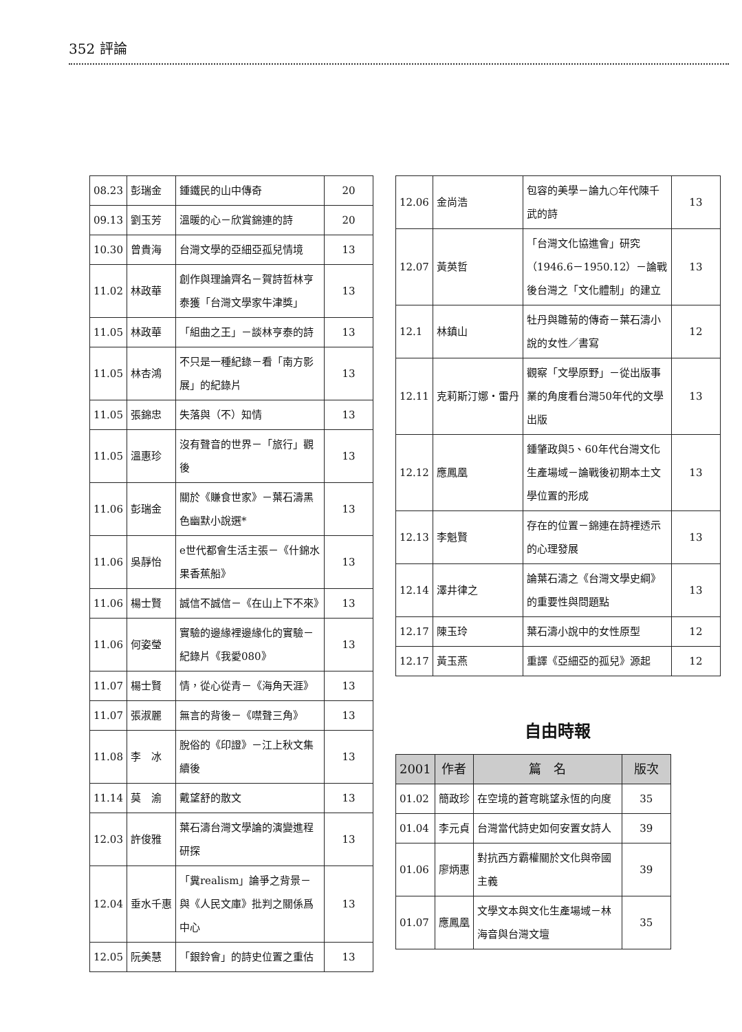352 評論
| 08.23 | 彭瑞金 | 鍾鐵民的山中傳奇 | 20 |
| 09.13 | 劉玉芳 | 溫暖的心－欣賞錦連的詩 | 20 |
| 10.30 | 曾貴海 | 台灣文學的亞細亞孤兒情境 | 13 |
| 11.02 | 林政華 | 創作與理論齊名－賀詩哲林亨泰獲「台灣文學家牛津獎」 | 13 |
| 11.05 | 林政華 | 「組曲之王」－談林亨泰的詩 | 13 |
| 11.05 | 林杏鴻 | 不只是一種紀錄－看「南方影展」的紀錄片 | 13 |
| 11.05 | 張錦忠 | 失落與（不）知情 | 13 |
| 11.05 | 溫惠珍 | 沒有聲音的世界－「旅行」觀後 | 13 |
| 11.06 | 彭瑞金 | 關於《賺食世家》－葉石濤黑色幽默小說選* | 13 |
| 11.06 | 吳靜怡 | e世代都會生活主張－《什錦水果香蕉船》 | 13 |
| 11.06 | 楊士賢 | 誠信不誠信－《在山上下不來》 | 13 |
| 11.06 | 何姿瑩 | 實驗的邊緣裡邊緣化的實驗－紀錄片《我愛080》 | 13 |
| 11.07 | 楊士賢 | 情，從心從青－《海角天涯》 | 13 |
| 11.07 | 張淑麗 | 無言的背後－《噤聲三角》 | 13 |
| 11.08 | 李 冰 | 脫俗的《印證》－江上秋文集續後 | 13 |
| 11.14 | 莫 渝 | 戴望舒的散文 | 13 |
| 12.03 | 許俊雅 | 葉石濤台灣文學論的演變進程研探 | 13 |
| 12.04 | 垂水千惠 | 「糞realism」論爭之背景－與《人民文庫》批判之關係爲中心 | 13 |
| 12.05 | 阮美慧 | 「銀鈴會」的詩史位置之重估 | 13 |
| 12.06 | 金尚浩 | 包容的美學－論九○年代陳千武的詩 | 13 |
| 12.07 | 黃英哲 | 「台灣文化協進會」研究（1946.6－1950.12）－論戰後台灣之「文化體制」的建立 | 13 |
| 12.1 | 林鎮山 | 牡丹與雛菊的傳奇－葉石濤小說的女性／書寫 | 12 |
| 12.11 | 克莉斯汀娜・雷丹 | 觀察「文學原野」－從出版事業的角度看台灣50年代的文學出版 | 13 |
| 12.12 | 應鳳凰 | 鍾肇政與5、60年代台灣文化生產場域－論戰後初期本土文學位置的形成 | 13 |
| 12.13 | 李魁賢 | 存在的位置－錦連在詩裡透示的心理發展 | 13 |
| 12.14 | 澤井律之 | 論葉石濤之《台灣文學史綱》的重要性與問題點 | 13 |
| 12.17 | 陳玉玲 | 葉石濤小說中的女性原型 | 12 |
| 12.17 | 黃玉燕 | 重譯《亞細亞的孤兒》源起 | 12 |
自由時報
| 2001 | 作者 | 篇 名 | 版次 |
| --- | --- | --- | --- |
| 01.02 | 簡政珍 | 在空境的蒼穹眺望永恆的向度 | 35 |
| 01.04 | 李元貞 | 台灣當代詩史如何安置女詩人 | 39 |
| 01.06 | 廖炳惠 | 對抗西方霸權關於文化與帝國主義 | 39 |
| 01.07 | 應鳳凰 | 文學文本與文化生產場域－林海音與台灣文壇 | 35 |